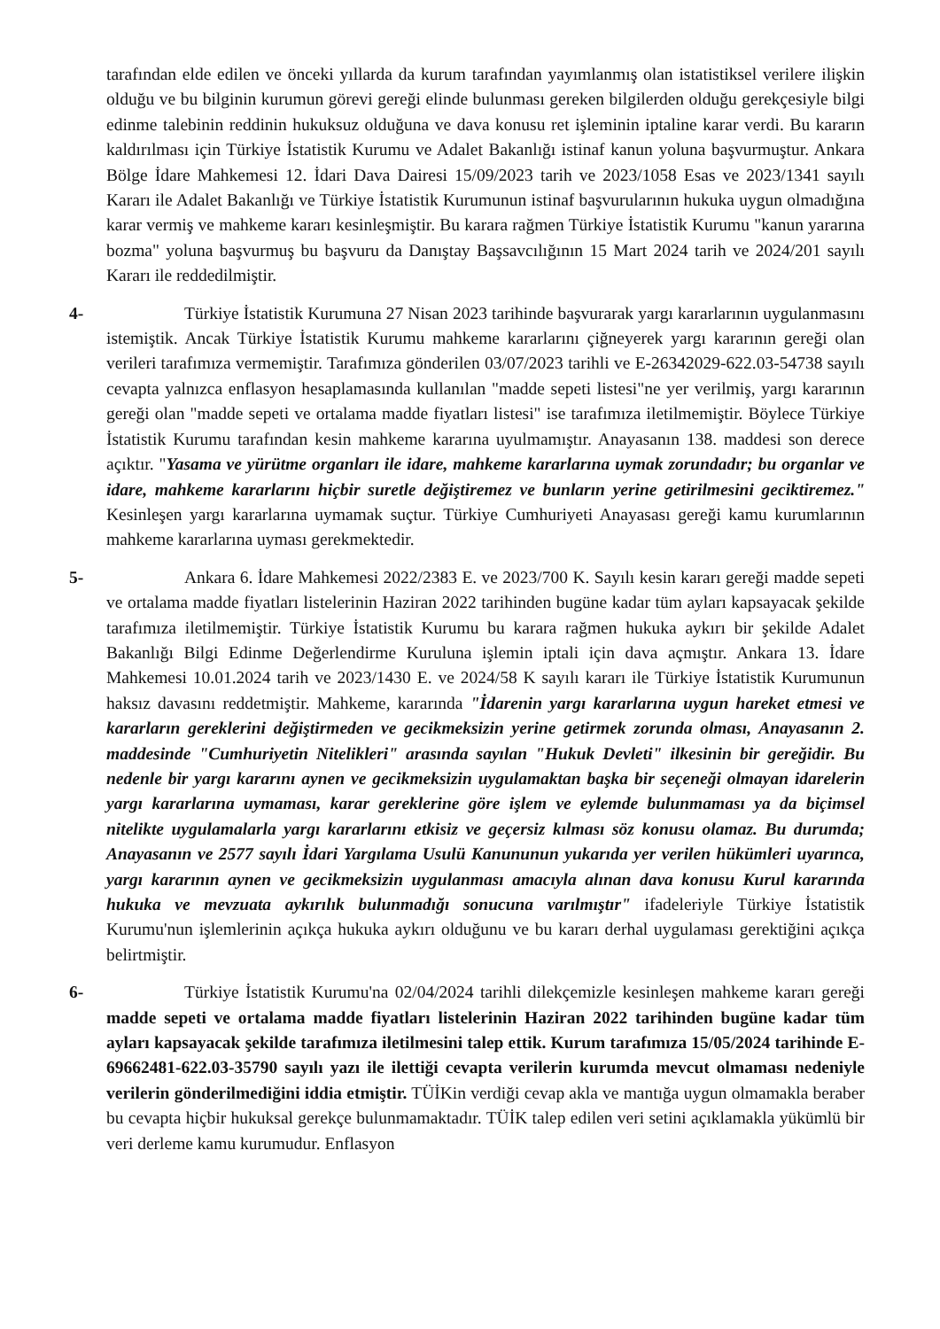tarafından elde edilen ve önceki yıllarda da kurum tarafından yayımlanmış olan istatistiksel verilere ilişkin olduğu ve bu bilginin kurumun görevi gereği elinde bulunması gereken bilgilerden olduğu gerekçesiyle bilgi edinme talebinin reddinin hukuksuz olduğuna ve dava konusu ret işleminin iptaline karar verdi. Bu kararın kaldırılması için Türkiye İstatistik Kurumu ve Adalet Bakanlığı istinaf kanun yoluna başvurmuştur. Ankara Bölge İdare Mahkemesi 12. İdari Dava Dairesi 15/09/2023 tarih ve 2023/1058 Esas ve 2023/1341 sayılı Kararı ile Adalet Bakanlığı ve Türkiye İstatistik Kurumunun istinaf başvurularının hukuka uygun olmadığına karar vermiş ve mahkeme kararı kesinleşmiştir. Bu karara rağmen Türkiye İstatistik Kurumu "kanun yararına bozma" yoluna başvurmuş bu başvuru da Danıştay Başsavcılığının 15 Mart 2024 tarih ve 2024/201 sayılı Kararı ile reddedilmiştir.
4- Türkiye İstatistik Kurumuna 27 Nisan 2023 tarihinde başvurarak yargı kararlarının uygulanmasını istemiştik. Ancak Türkiye İstatistik Kurumu mahkeme kararlarını çiğneyerek yargı kararının gereği olan verileri tarafımıza vermemiştir. Tarafımıza gönderilen 03/07/2023 tarihli ve E-26342029-622.03-54738 sayılı cevapta yalnızca enflasyon hesaplamasında kullanılan "madde sepeti listesi"ne yer verilmiş, yargı kararının gereği olan "madde sepeti ve ortalama madde fiyatları listesi" ise tarafımıza iletilmemiştir. Böylece Türkiye İstatistik Kurumu tarafından kesin mahkeme kararına uyulmamıştır. Anayasanın 138. maddesi son derece açıktır. "Yasama ve yürütme organları ile idare, mahkeme kararlarına uymak zorundadır; bu organlar ve idare, mahkeme kararlarını hiçbir suretle değiştiremez ve bunların yerine getirilmesini geciktiremez." Kesinleşen yargı kararlarına uymamak suçtur. Türkiye Cumhuriyeti Anayasası gereği kamu kurumlarının mahkeme kararlarına uyması gerekmektedir.
5- Ankara 6. İdare Mahkemesi 2022/2383 E. ve 2023/700 K. Sayılı kesin kararı gereği madde sepeti ve ortalama madde fiyatları listelerinin Haziran 2022 tarihinden bugüne kadar tüm ayları kapsayacak şekilde tarafımıza iletilmemiştir. Türkiye İstatistik Kurumu bu karara rağmen hukuka aykırı bir şekilde Adalet Bakanlığı Bilgi Edinme Değerlendirme Kuruluna işlemin iptali için dava açmıştır. Ankara 13. İdare Mahkemesi 10.01.2024 tarih ve 2023/1430 E. ve 2024/58 K sayılı kararı ile Türkiye İstatistik Kurumunun haksız davasını reddetmiştir. Mahkeme, kararında "İdarenin yargı kararlarına uygun hareket etmesi ve kararların gereklerini değiştirmeden ve gecikmeksizin yerine getirmek zorunda olması, Anayasanın 2. maddesinde "Cumhuriyetin Nitelikleri" arasında sayılan "Hukuk Devleti" ilkesinin bir gereğidir. Bu nedenle bir yargı kararını aynen ve gecikmeksizin uygulamaktan başka bir seçeneği olmayan idarelerin yargı kararlarına uymaması, karar gereklerine göre işlem ve eylemde bulunmaması ya da biçimsel nitelikte uygulamalarla yargı kararlarını etkisiz ve geçersiz kılması söz konusu olamaz. Bu durumda; Anayasanın ve 2577 sayılı İdari Yargılama Usulü Kanununun yukarıda yer verilen hükümleri uyarınca, yargı kararının aynen ve gecikmeksizin uygulanması amacıyla alınan dava konusu Kurul kararında hukuka ve mevzuata aykırılık bulunmadığı sonucuna varılmıştır" ifadeleriyle Türkiye İstatistik Kurumu'nun işlemlerinin açıkça hukuka aykırı olduğunu ve bu kararı derhal uygulaması gerektiğini açıkça belirtmiştir.
6- Türkiye İstatistik Kurumu'na 02/04/2024 tarihli dilekçemizle kesinleşen mahkeme kararı gereği madde sepeti ve ortalama madde fiyatları listelerinin Haziran 2022 tarihinden bugüne kadar tüm ayları kapsayacak şekilde tarafımıza iletilmesini talep ettik. Kurum tarafımıza 15/05/2024 tarihinde E-69662481-622.03-35790 sayılı yazı ile ilettiği cevapta verilerin kurumda mevcut olmaması nedeniyle verilerin gönderilmediğini iddia etmiştir. TÜİKin verdiği cevap akla ve mantığa uygun olmamakla beraber bu cevapta hiçbir hukuksal gerekçe bulunmamaktadır. TÜİK talep edilen veri setini açıklamakla yükümlü bir veri derleme kamu kurumudur. Enflasyon